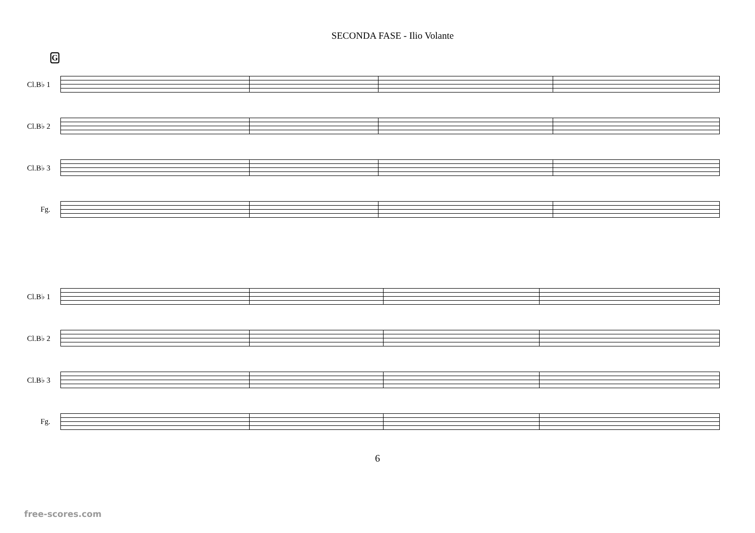SECONDA FASE - Ilio Volante
G
Cl.B♭ 1
Cl.B♭ 2
Cl.B♭ 3
Fg.
Cl.B♭ 1
Cl.B♭ 2
Cl.B♭ 3
Fg.
6
free-scores.com